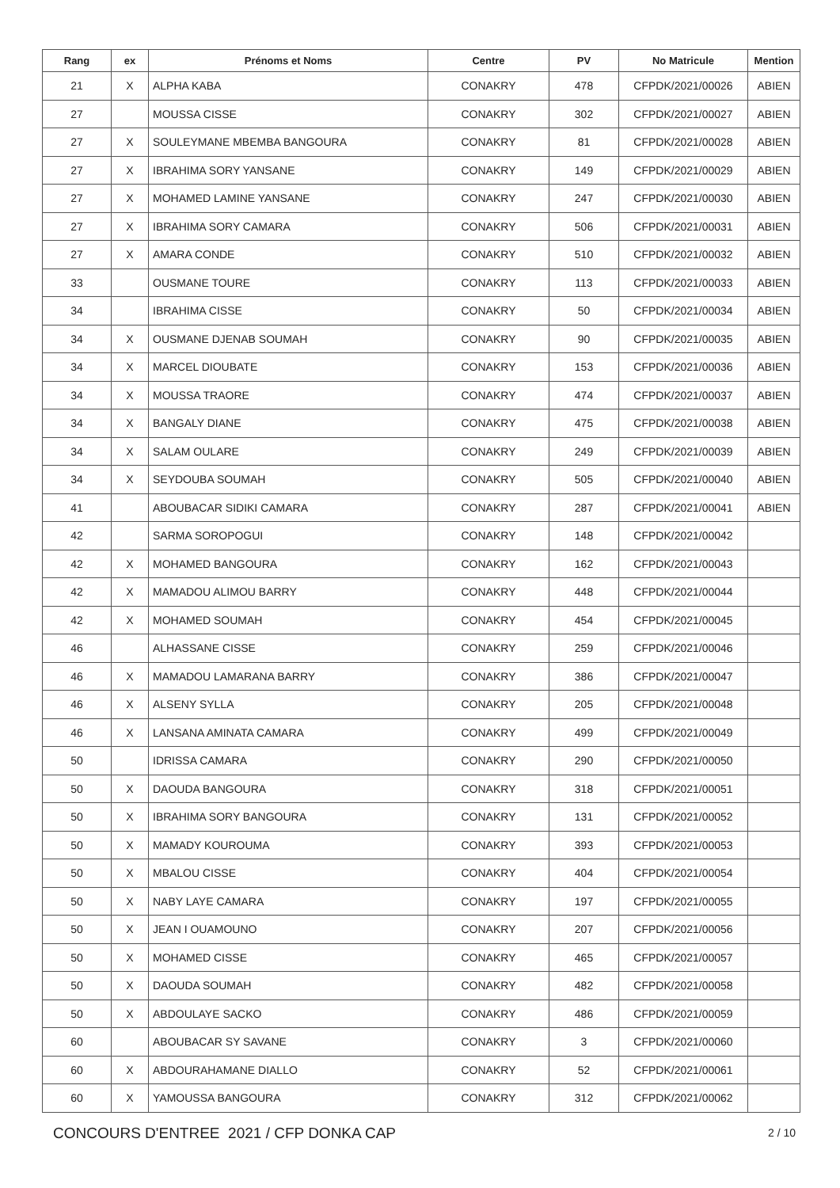| Rang | ex | Prénoms et Noms | Centre | PV | No Matricule | Mention |
| --- | --- | --- | --- | --- | --- | --- |
| 21 | X | ALPHA KABA | CONAKRY | 478 | CFPDK/2021/00026 | ABIEN |
| 27 | | MOUSSA CISSE | CONAKRY | 302 | CFPDK/2021/00027 | ABIEN |
| 27 | X | SOULEYMANE MBEMBA BANGOURA | CONAKRY | 81 | CFPDK/2021/00028 | ABIEN |
| 27 | X | IBRAHIMA SORY YANSANE | CONAKRY | 149 | CFPDK/2021/00029 | ABIEN |
| 27 | X | MOHAMED LAMINE YANSANE | CONAKRY | 247 | CFPDK/2021/00030 | ABIEN |
| 27 | X | IBRAHIMA SORY CAMARA | CONAKRY | 506 | CFPDK/2021/00031 | ABIEN |
| 27 | X | AMARA CONDE | CONAKRY | 510 | CFPDK/2021/00032 | ABIEN |
| 33 | | OUSMANE TOURE | CONAKRY | 113 | CFPDK/2021/00033 | ABIEN |
| 34 | | IBRAHIMA CISSE | CONAKRY | 50 | CFPDK/2021/00034 | ABIEN |
| 34 | X | OUSMANE DJENAB SOUMAH | CONAKRY | 90 | CFPDK/2021/00035 | ABIEN |
| 34 | X | MARCEL DIOUBATE | CONAKRY | 153 | CFPDK/2021/00036 | ABIEN |
| 34 | X | MOUSSA TRAORE | CONAKRY | 474 | CFPDK/2021/00037 | ABIEN |
| 34 | X | BANGALY DIANE | CONAKRY | 475 | CFPDK/2021/00038 | ABIEN |
| 34 | X | SALAM OULARE | CONAKRY | 249 | CFPDK/2021/00039 | ABIEN |
| 34 | X | SEYDOUBA SOUMAH | CONAKRY | 505 | CFPDK/2021/00040 | ABIEN |
| 41 | | ABOUBACAR SIDIKI CAMARA | CONAKRY | 287 | CFPDK/2021/00041 | ABIEN |
| 42 | | SARMA SOROPOGUI | CONAKRY | 148 | CFPDK/2021/00042 | |
| 42 | X | MOHAMED BANGOURA | CONAKRY | 162 | CFPDK/2021/00043 | |
| 42 | X | MAMADOU ALIMOU BARRY | CONAKRY | 448 | CFPDK/2021/00044 | |
| 42 | X | MOHAMED SOUMAH | CONAKRY | 454 | CFPDK/2021/00045 | |
| 46 | | ALHASSANE CISSE | CONAKRY | 259 | CFPDK/2021/00046 | |
| 46 | X | MAMADOU LAMARANA BARRY | CONAKRY | 386 | CFPDK/2021/00047 | |
| 46 | X | ALSENY SYLLA | CONAKRY | 205 | CFPDK/2021/00048 | |
| 46 | X | LANSANA AMINATA CAMARA | CONAKRY | 499 | CFPDK/2021/00049 | |
| 50 | | IDRISSA CAMARA | CONAKRY | 290 | CFPDK/2021/00050 | |
| 50 | X | DAOUDA BANGOURA | CONAKRY | 318 | CFPDK/2021/00051 | |
| 50 | X | IBRAHIMA SORY BANGOURA | CONAKRY | 131 | CFPDK/2021/00052 | |
| 50 | X | MAMADY KOUROUMA | CONAKRY | 393 | CFPDK/2021/00053 | |
| 50 | X | MBALOU CISSE | CONAKRY | 404 | CFPDK/2021/00054 | |
| 50 | X | NABY LAYE CAMARA | CONAKRY | 197 | CFPDK/2021/00055 | |
| 50 | X | JEAN I OUAMOUNO | CONAKRY | 207 | CFPDK/2021/00056 | |
| 50 | X | MOHAMED CISSE | CONAKRY | 465 | CFPDK/2021/00057 | |
| 50 | X | DAOUDA SOUMAH | CONAKRY | 482 | CFPDK/2021/00058 | |
| 50 | X | ABDOULAYE SACKO | CONAKRY | 486 | CFPDK/2021/00059 | |
| 60 | | ABOUBACAR SY SAVANE | CONAKRY | 3 | CFPDK/2021/00060 | |
| 60 | X | ABDOURAHAMANE DIALLO | CONAKRY | 52 | CFPDK/2021/00061 | |
| 60 | X | YAMOUSSA BANGOURA | CONAKRY | 312 | CFPDK/2021/00062 | |
CONCOURS D'ENTREE 2021 / CFP DONKA CAP
2 / 10